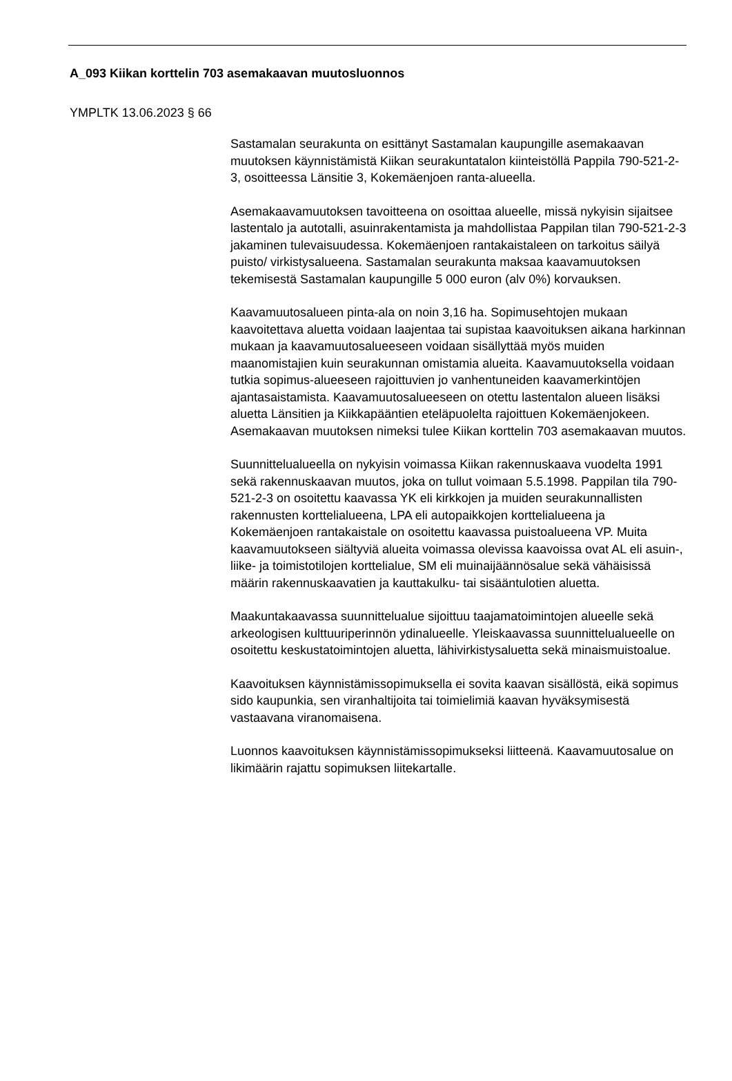A_093 Kiikan korttelin 703 asemakaavan muutosluonnos
YMPLTK 13.06.2023 § 66
Sastamalan seurakunta on esittänyt Sastamalan kaupungille asemakaavan muutoksen käynnistämistä Kiikan seurakuntatalon kiinteistöllä Pappila 790-521-2-3, osoitteessa Länsitie 3, Kokemäenjoen ranta-alueella.
Asemakaavamuutoksen tavoitteena on osoittaa alueelle, missä nykyisin sijaitsee lastentalo ja autotalli, asuinrakentamista ja mahdollistaa Pappilan tilan 790-521-2-3 jakaminen tulevaisuudessa. Kokemäenjoen rantakaistaleen on tarkoitus säilyä puisto/ virkistysalueena. Sastamalan seurakunta maksaa kaavamuutoksen tekemisestä Sastamalan kaupungille 5 000 euron (alv 0%) korvauksen.
Kaavamuutosalueen pinta-ala on noin 3,16 ha. Sopimusehtojen mukaan kaavoitettava aluetta voidaan laajentaa tai supistaa kaavoituksen aikana harkinnan mukaan ja kaavamuutosalueeseen voidaan sisällyttää myös muiden maanomistajien kuin seurakunnan omistamia alueita. Kaavamuutoksella voidaan tutkia sopimus-alueeseen rajoittuvien jo vanhentuneiden kaavamerkintöjen ajantasaistamista. Kaavamuutosalueeseen on otettu lastentalon alueen lisäksi aluetta Länsitien ja Kiikkapääntien eteläpuolelta rajoittuen Kokemäenjokeen. Asemakaavan muutoksen nimeksi tulee Kiikan korttelin 703 asemakaavan muutos.
Suunnittelualueella on nykyisin voimassa Kiikan rakennuskaava vuodelta 1991 sekä rakennuskaavan muutos, joka on tullut voimaan 5.5.1998. Pappilan tila 790-521-2-3 on osoitettu kaavassa YK eli kirkkojen ja muiden seurakunnallisten rakennusten korttelialueena, LPA eli autopaikkojen korttelialueena ja Kokemäenjoen rantakaistale on osoitettu kaavassa puistoalueena VP. Muita kaavamuutokseen siältyviä alueita voimassa olevissa kaavoissa ovat AL eli asuin-, liike- ja toimistotilojen korttelialue, SM eli muinaijäännösalue sekä vähäisissä määrin rakennuskaavatien ja kauttakulku- tai sisääntulotien aluetta.
Maakuntakaavassa suunnittelualue sijoittuu taajamatoimintojen alueelle sekä arkeologisen kulttuuriperinnön ydinalueelle. Yleiskaavassa suunnittelualueelle on osoitettu keskustatoimintojen aluetta, lähivirkistysaluetta sekä minaismuistoalue.
Kaavoituksen käynnistämissopimuksella ei sovita kaavan sisällöstä, eikä sopimus sido kaupunkia, sen viranhaltijoita tai toimielimiä kaavan hyväksymisestä vastaavana viranomaisena.
Luonnos kaavoituksen käynnistämissopimukseksi liitteenä. Kaavamuutosalue on likimäärin rajattu sopimuksen liitekartalle.